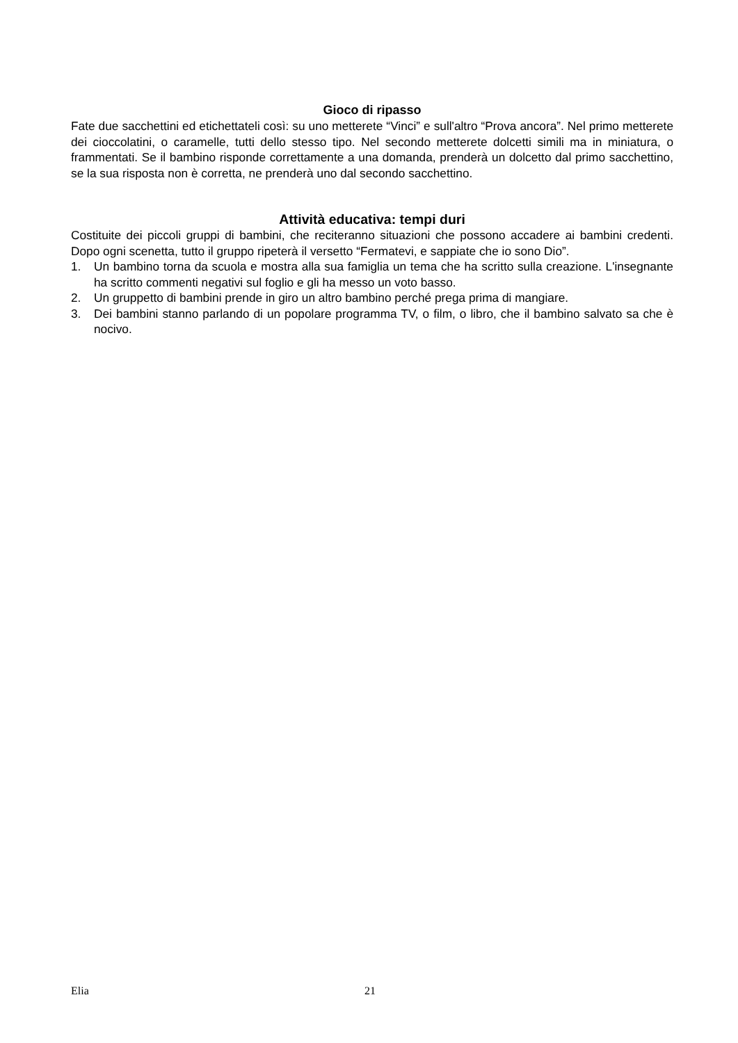Gioco di ripasso
Fate due sacchettini ed etichettateli così: su uno metterete “Vinci” e sull'altro “Prova ancora”. Nel primo metterete dei cioccolatini, o caramelle, tutti dello stesso tipo. Nel secondo metterete dolcetti simili ma in miniatura, o frammentati. Se il bambino risponde correttamente a una domanda, prenderà un dolcetto dal primo sacchettino, se la sua risposta non è corretta, ne prenderà uno dal secondo sacchettino.
Attività educativa: tempi duri
Costituite dei piccoli gruppi di bambini, che reciteranno situazioni che possono accadere ai bambini credenti. Dopo ogni scenetta, tutto il gruppo ripeterà il versetto “Fermatevi, e sappiate che io sono Dio”.
1. Un bambino torna da scuola e mostra alla sua famiglia un tema che ha scritto sulla creazione. L'insegnante ha scritto commenti negativi sul foglio e gli ha messo un voto basso.
2. Un gruppetto di bambini prende in giro un altro bambino perché prega prima di mangiare.
3. Dei bambini stanno parlando di un popolare programma TV, o film, o libro, che il bambino salvato sa che è nocivo.
Elia 21